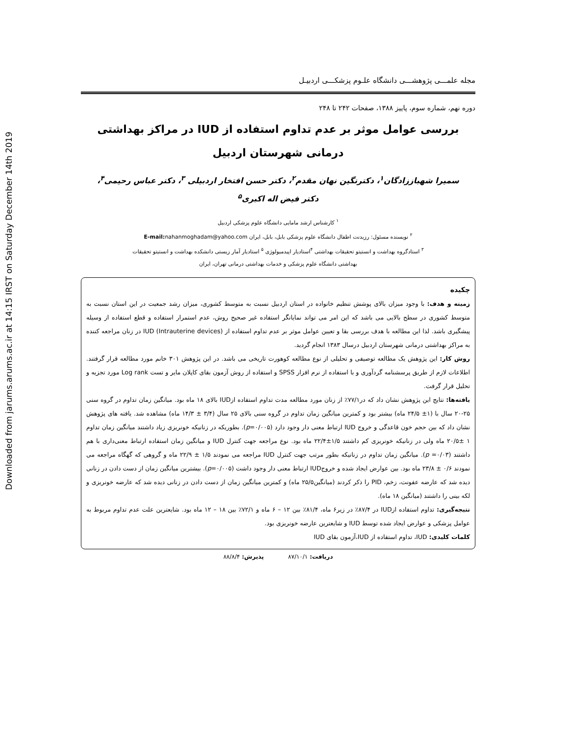Downloaded from jarums.arums.ac.ir at 14:15 IRST on Saturday December 14th 2019
مجله علمـــی پژوهشـــی دانشگاه علـوم پزشکـــی اردبیـل
دوره نهم، شماره سوم، پاییز ۱۳۸۸، صفحات ۲۴۲ تا ۲۴۸
بررسی عوامل موثر بر عدم تداوم استفاده از IUD در مراکز بهداشتی درمانی شهرستان اردبیل
سمیرا شهباززادگان<sup>۱</sup>، دکترنگین نهان مقدم<sup>۲</sup>، دکتر حسن افتخار اردبیلی <sup>۳</sup>، دکتر عباس رحیمی<sup>۴</sup>،
دکتر فیض اله اکبری<sup>۵</sup>
<sup>۱</sup> کارشناس ارشد مامایی دانشگاه علوم پزشکی اردبیل
<sup>۲</sup> نویسنده مسئول: رزیدنت اطفال دانشگاه علوم پزشکی بابل، بابل، ایران E-mail: nahanmoghadam@yahoo.com
<sup>۳</sup> استادگروه بهداشت و انستیتو تحقیقات بهداشتی <sup>۴</sup>استادیار اپیدمیولوژی <sup>۵</sup> استادیار آمار زیستی دانشکده بهداشت و انستیتو تحقیقات
بهداشتی دانشگاه علوم پزشکی و خدمات بهداشتی درمانی تهران، ایران
چکیده
زمینه و هدف: با وجود میزان بالای پوشش تنظیم خانواده در استان اردبیل نسبت به متوسط کشوری، میزان رشد جمعیت در این استان نسبت به متوسط کشوری در سطح بالایی می باشد که این امر می تواند نمایانگر استفاده غیر صحیح روش، عدم استمرار استفاده و قطع استفاده از وسیله پیشگیری باشد. لذا این مطالعه با هدف بررسی بقا و تعیین عوامل موثر بر عدم تداوم استفاده از IUD (Intrauterine devices) در زنان مراجعه کننده به مراکز بهداشتی درمانی شهرستان اردبیل درسال ۱۳۸۳ انجام گردید.
روش کار: این پژوهش یک مطالعه توصیفی و تحلیلی از نوع مطالعه کوهورت تاریخی می باشد. در این پژوهش ۳۰۱ خانم مورد مطالعه قرار گرفتند. اطلاعات لازم از طریق پرسشنامه گردآوری و با استفاده از نرم افزار SPSS و استفاده از روش آزمون بقای کاپلان مایر و تست Log rank مورد تجزیه و تحلیل قرار گرفت.
یافته‌ها: نتایج این پژوهش نشان داد که در۷۷/۱٪ از زنان مورد مطالعه مدت تداوم استفاده ازIUD بالای ۱۸ ماه بود. میانگین زمان تداوم در گروه سنی ۲۵-۲۰ سال با (۱± ۲۴/۵ ماه) بیشتر بود و کمترین میانگین زمان تداوم در گروه سنی بالای ۲۵ سال (۳/۴ ± ۱۴/۳ ماه) مشاهده شد. یافته های پژوهش نشان داد که بین حجم خون قاعدگی و خروج IUD ارتباط معنی دار وجود دارد (p=۰/۰۰۵). بطوریکه در زنانیکه خونریزی زیاد داشتند میانگین زمان تداوم ۱ ±۲۰/۵ ماه ولی در زنانیکه خونریزی کم داشتند ۱/۵±۲۲/۴ ماه بود. نوع مراجعه جهت کنترل IUD و میانگین زمان استفاده ارتباط معنی‌داری با هم داشتند (p =۰/۰۳). میانگین زمان تداوم در زنانیکه بطور مرتب جهت کنترل IUD مراجعه می نمودند ۱/۵ ± ۲۲/۹ ماه و گروهی که گهگاه مراجعه می نمودند ۰/۶ ± ۲۳/۸ ماه بود. بین عوارض ایجاد شده و خروجIUD ارتباط معنی دار وجود داشت (p=۰/۰۰۵). بیشترین میانگین زمان از دست دادن در زنانی دیده شد که عارضه عفونت، زخم، PID را ذکر کردند (میانگین۲۵/۵ ماه) و کمترین میانگین زمان از دست دادن در زنانی دیده شد که عارضه خونریزی و لکه بینی را داشتند (میانگین ۱۸ ماه).
نتیجه‌گیری: تداوم استفاده ازIUD در ۸۷/۴٪ در زیر۶ ماه، ۸۱/۴٪ بین ۱۲ – ۶ ماه و ۷۲/۱٪ بین ۱۸ – ۱۲ ماه بود. شایعترین علت عدم تداوم مربوط به عوامل پزشکی و عوارض ایجاد شده توسط IUD و شایعترین عارضه خونریزی بود.
کلمات کلیدی: IUD، تداوم استفاده از IUD،آزمون بقای IUD
دریافت: ۸۷/۱۰/۱ پذیرش: ۸۸/۸/۴